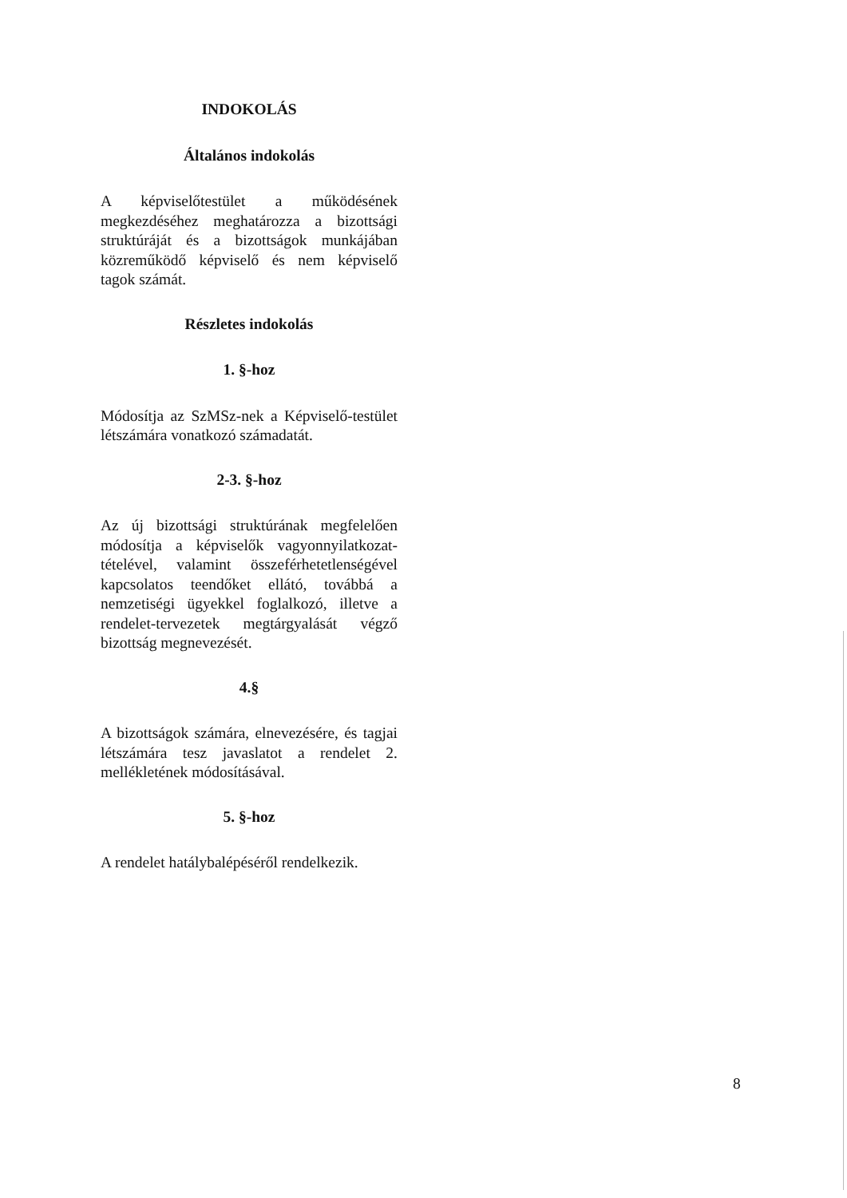INDOKOLÁS
Általános indokolás
A képviselőtestület a működésének megkezdéséhez meghatározza a bizottsági struktúráját és a bizottságok munkájában közreműködő képviselő és nem képviselő tagok számát.
Részletes indokolás
1. §-hoz
Módosítja az SzMSz-nek a Képviselő-testület létszámára vonatkozó számadatát.
2-3. §-hoz
Az új bizottsági struktúrának megfelelően módosítja a képviselők vagyonnyilatkozat-tételével, valamint összeférhetetlenségével kapcsolatos teendőket ellátó, továbbá a nemzetiségi ügyekkel foglalkozó, illetve a rendelet-tervezetek megtárgyalását végző bizottság megnevezését.
4.§
A bizottságok számára, elnevezésére, és tagjai létszámára tesz javaslatot a rendelet 2. mellékletének módosításával.
5. §-hoz
A rendelet hatálybalépéséről rendelkezik.
8